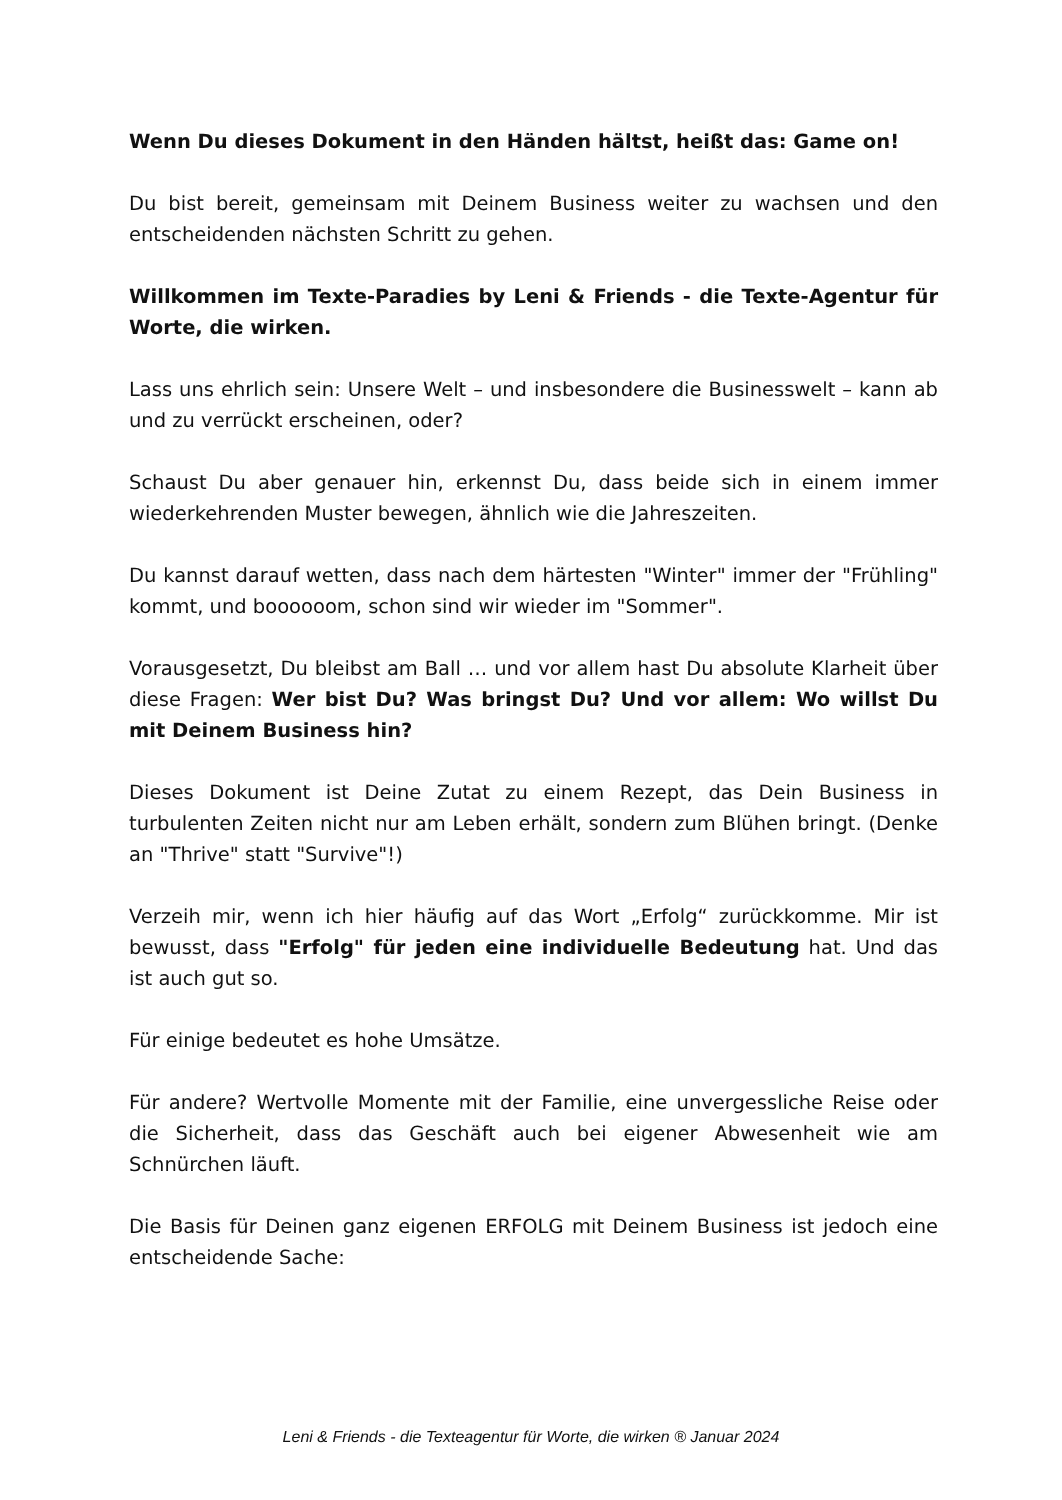Wenn Du dieses Dokument in den Händen hältst, heißt das: Game on!
Du bist bereit, gemeinsam mit Deinem Business weiter zu wachsen und den entscheidenden nächsten Schritt zu gehen.
Willkommen im Texte-Paradies by Leni & Friends - die Texte-Agentur für Worte, die wirken.
Lass uns ehrlich sein: Unsere Welt – und insbesondere die Businesswelt – kann ab und zu verrückt erscheinen, oder?
Schaust Du aber genauer hin, erkennst Du, dass beide sich in einem immer wiederkehrenden Muster bewegen, ähnlich wie die Jahreszeiten.
Du kannst darauf wetten, dass nach dem härtesten "Winter" immer der "Frühling" kommt, und boooooom, schon sind wir wieder im "Sommer".
Vorausgesetzt, Du bleibst am Ball … und vor allem hast Du absolute Klarheit über diese Fragen: Wer bist Du? Was bringst Du? Und vor allem: Wo willst Du mit Deinem Business hin?
Dieses Dokument ist Deine Zutat zu einem Rezept, das Dein Business in turbulenten Zeiten nicht nur am Leben erhält, sondern zum Blühen bringt. (Denke an "Thrive" statt "Survive"!)
Verzeih mir, wenn ich hier häufig auf das Wort „Erfolg“ zurückkomme. Mir ist bewusst, dass "Erfolg" für jeden eine individuelle Bedeutung hat. Und das ist auch gut so.
Für einige bedeutet es hohe Umsätze.
Für andere? Wertvolle Momente mit der Familie, eine unvergessliche Reise oder die Sicherheit, dass das Geschäft auch bei eigener Abwesenheit wie am Schnürchen läuft.
Die Basis für Deinen ganz eigenen ERFOLG mit Deinem Business ist jedoch eine entscheidende Sache:
Leni & Friends - die Texteagentur für Worte, die wirken ® Januar 2024